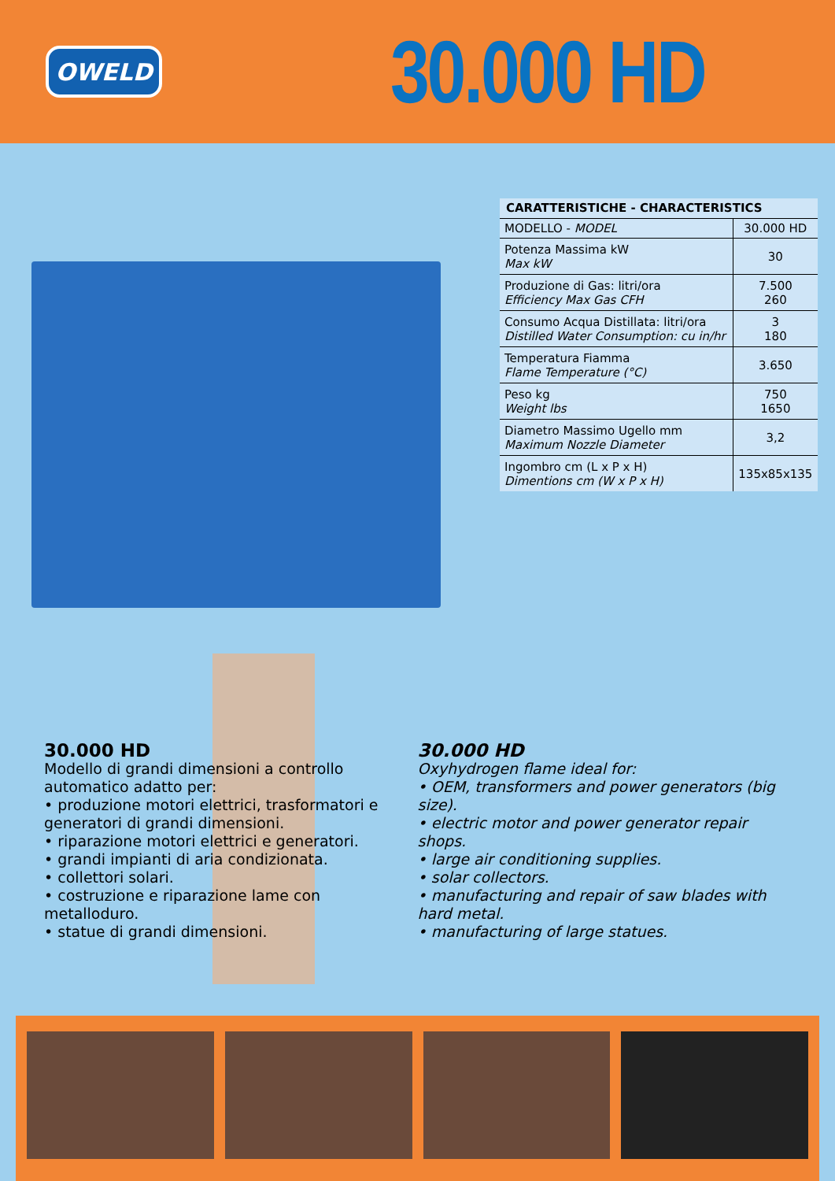OWELD
30.000 HD
| CARATTERISTICHE - CHARACTERISTICS | |
| --- | --- |
| MODELLO - MODEL | 30.000 HD |
| Potenza Massima kW Max kW | 30 |
| Produzione di Gas: litri/ora Efficiency Max Gas CFH | 7.500 260 |
| Consumo Acqua Distillata: litri/ora Distilled Water Consumption: cu in/hr | 3 180 |
| Temperatura Fiamma Flame Temperature (°C) | 3.650 |
| Peso kg Weight lbs | 750 1650 |
| Diametro Massimo Ugello mm Maximum Nozzle Diameter | 3,2 |
| Ingombro cm (L x P x H) Dimentions cm (W x P x H) | 135x85x135 |
30.000 HD
Modello di grandi dimensioni a controllo automatico adatto per:
• produzione motori elettrici, trasformatori e generatori di grandi dimensioni.
• riparazione motori elettrici e generatori.
• grandi impianti di aria condizionata.
• collettori solari.
• costruzione e riparazione lame con metalloduro.
• statue di grandi dimensioni.
30.000 HD
Oxyhydrogen flame ideal for:
• OEM, transformers and power generators (big size).
• electric motor and power generator repair shops.
• large air conditioning supplies.
• solar collectors.
• manufacturing and repair of saw blades with hard metal.
• manufacturing of large statues.